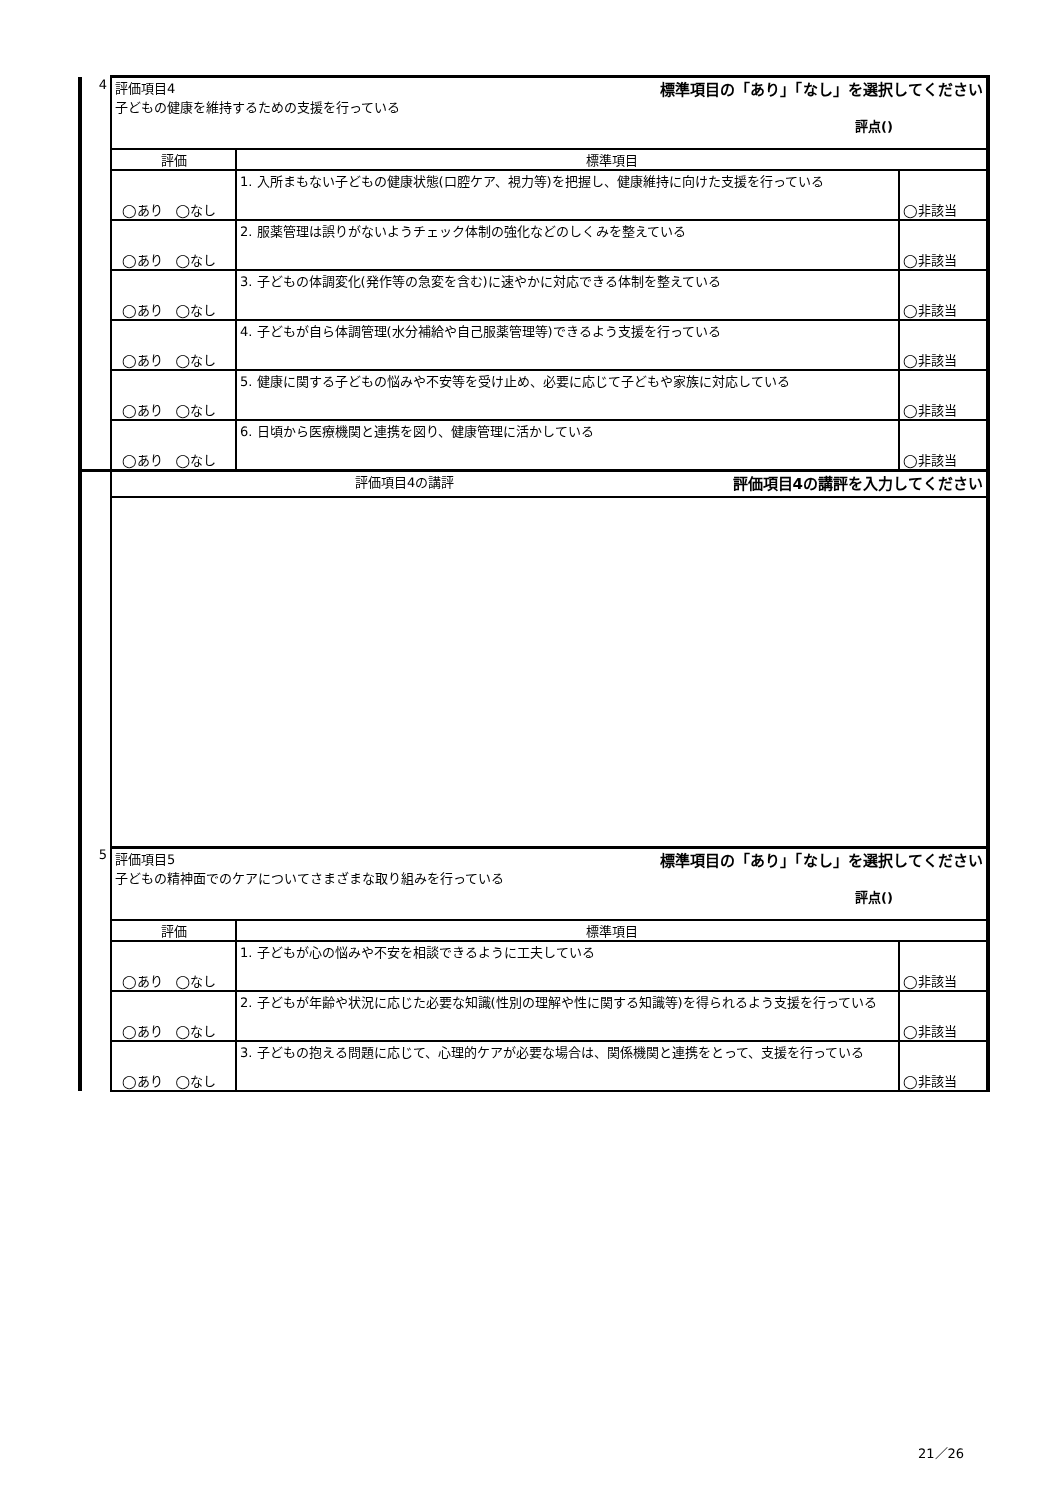| 4 | 評価項目4 標準項目の「あり」「なし」を選択してください 子どもの健康を維持するための支援を行っている 評点() | | |
| | 評価 | 標準項目 | |
| | ◯あり ◯なし | 1. 入所まもない子どもの健康状態(口腔ケア、視力等)を把握し、健康維持に向けた支援を行っている | ◯非該当 |
| | ◯あり ◯なし | 2. 服薬管理は誤りがないようチェック体制の強化などのしくみを整えている | ◯非該当 |
| | ◯あり ◯なし | 3. 子どもの体調変化(発作等の急変を含む)に速やかに対応できる体制を整えている | ◯非該当 |
| | ◯あり ◯なし | 4. 子どもが自ら体調管理(水分補給や自己服薬管理等)できるよう支援を行っている | ◯非該当 |
| | ◯あり ◯なし | 5. 健康に関する子どもの悩みや不安等を受け止め、必要に応じて子どもや家族に対応している | ◯非該当 |
| | ◯あり ◯なし | 6. 日頃から医療機関と連携を図り、健康管理に活かしている | ◯非該当 |
| | 評価項目4の講評 評価項目4の講評を入力してください | | |
| 5 | 評価項目5 標準項目の「あり」「なし」を選択してください 子どもの精神面でのケアについてさまざまな取り組みを行っている 評点() | | |
| | 評価 | 標準項目 | |
| | ◯あり ◯なし | 1. 子どもが心の悩みや不安を相談できるように工夫している | ◯非該当 |
| | ◯あり ◯なし | 2. 子どもが年齢や状況に応じた必要な知識(性別の理解や性に関する知識等)を得られるよう支援を行っている | ◯非該当 |
| | ◯あり ◯なし | 3. 子どもの抱える問題に応じて、心理的ケアが必要な場合は、関係機関と連携をとって、支援を行っている | ◯非該当 |
21／26